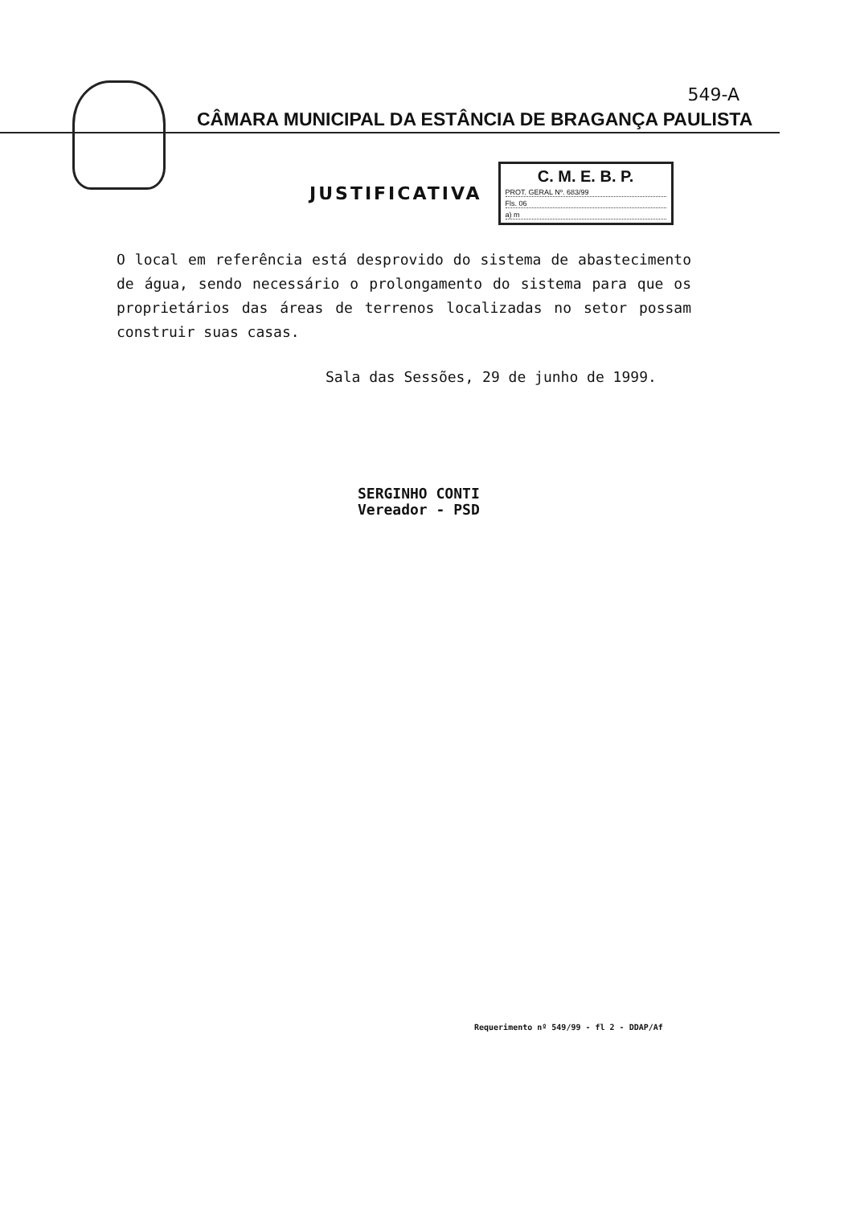549-A
CÂMARA MUNICIPAL DA ESTÂNCIA DE BRAGANÇA PAULISTA
JUSTIFICATIVA
C. M. E. B. P.
PROT. GERAL Nº. 683/99
Fls. 06
a) m
O local em referência está desprovido do sistema de abastecimento de água, sendo necessário o prolongamento do sistema para que os proprietários das áreas de terrenos localizadas no setor possam construir suas casas.
Sala das Sessões, 29 de junho de 1999.
SERGINHO CONTI
Vereador - PSD
Requerimento nº 549/99 - fl 2 - DDAP/Af